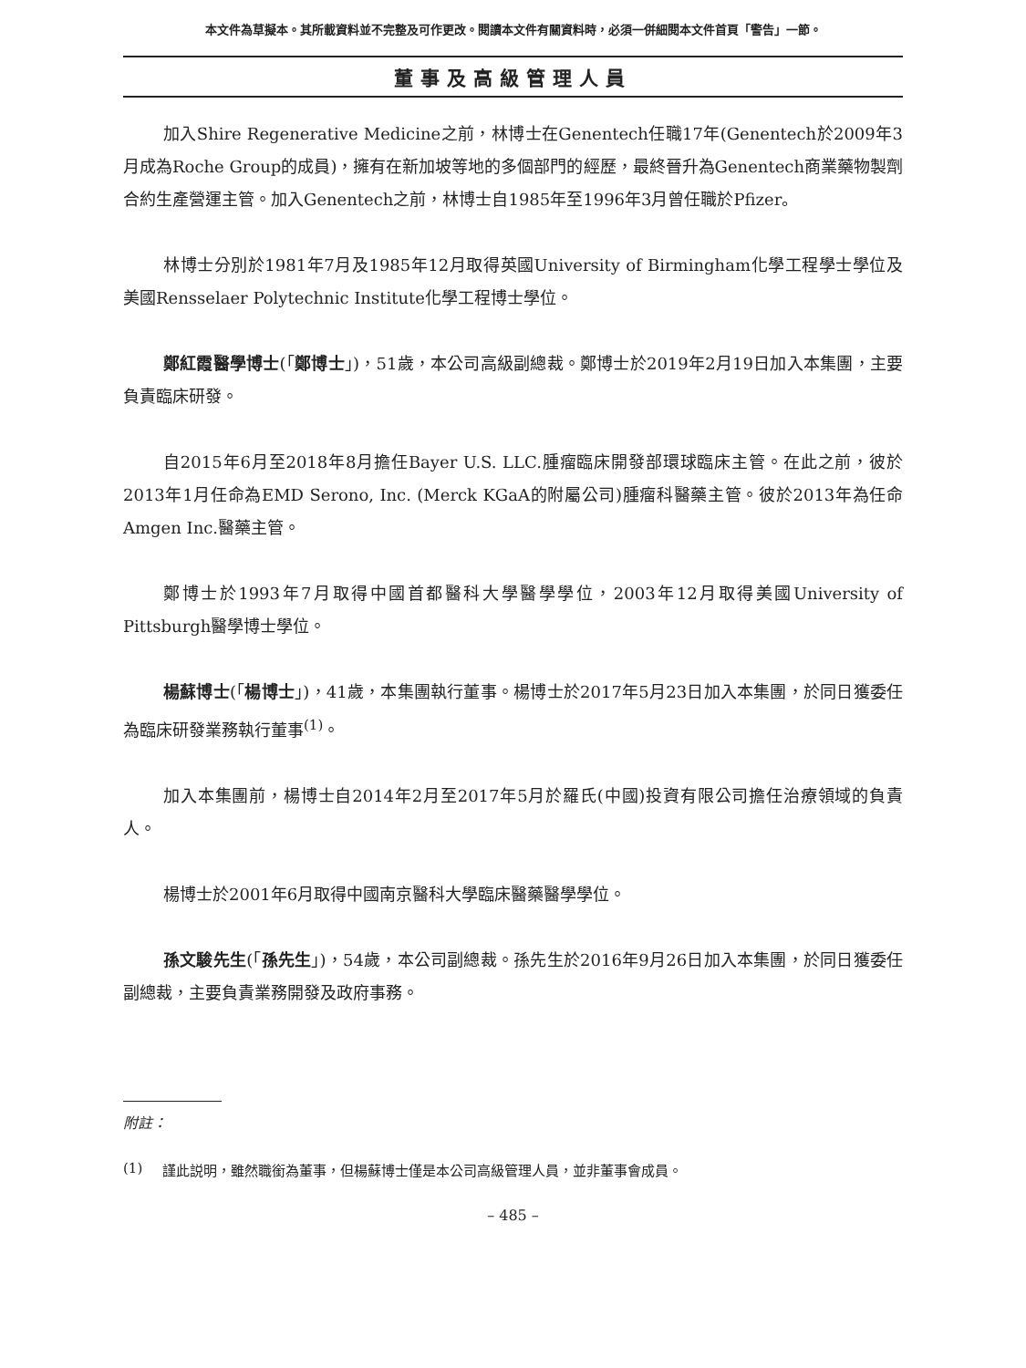本文件為草擬本。其所載資料並不完整及可作更改。閱讀本文件有關資料時，必須一併細閱本文件首頁「警告」一節。
董事及高級管理人員
加入Shire Regenerative Medicine之前，林博士在Genentech任職17年(Genentech於2009年3月成為Roche Group的成員)，擁有在新加坡等地的多個部門的經歷，最終晉升為Genentech商業藥物製劑合約生產營運主管。加入Genentech之前，林博士自1985年至1996年3月曾任職於Pfizer。
林博士分別於1981年7月及1985年12月取得英國University of Birmingham化學工程學士學位及美國Rensselaer Polytechnic Institute化學工程博士學位。
鄭紅霞醫學博士(「鄭博士」)，51歲，本公司高級副總裁。鄭博士於2019年2月19日加入本集團，主要負責臨床研發。
自2015年6月至2018年8月擔任Bayer U.S. LLC.腫瘤臨床開發部環球臨床主管。在此之前，彼於2013年1月任命為EMD Serono, Inc. (Merck KGaA的附屬公司)腫瘤科醫藥主管。彼於2013年為任命Amgen Inc.醫藥主管。
鄭博士於1993年7月取得中國首都醫科大學醫學學位，2003年12月取得美國University of Pittsburgh醫學博士學位。
楊蘇博士(「楊博士」)，41歲，本集團執行董事。楊博士於2017年5月23日加入本集團，於同日獲委任為臨床研發業務執行董事<sup>(1)</sup>。
加入本集團前，楊博士自2014年2月至2017年5月於羅氏(中國)投資有限公司擔任治療領域的負責人。
楊博士於2001年6月取得中國南京醫科大學臨床醫藥醫學學位。
孫文駿先生(「孫先生」)，54歲，本公司副總裁。孫先生於2016年9月26日加入本集團，於同日獲委任副總裁，主要負責業務開發及政府事務。
附註：
(1) 謹此説明，雖然職銜為董事，但楊蘇博士僅是本公司高級管理人員，並非董事會成員。
– 485 –